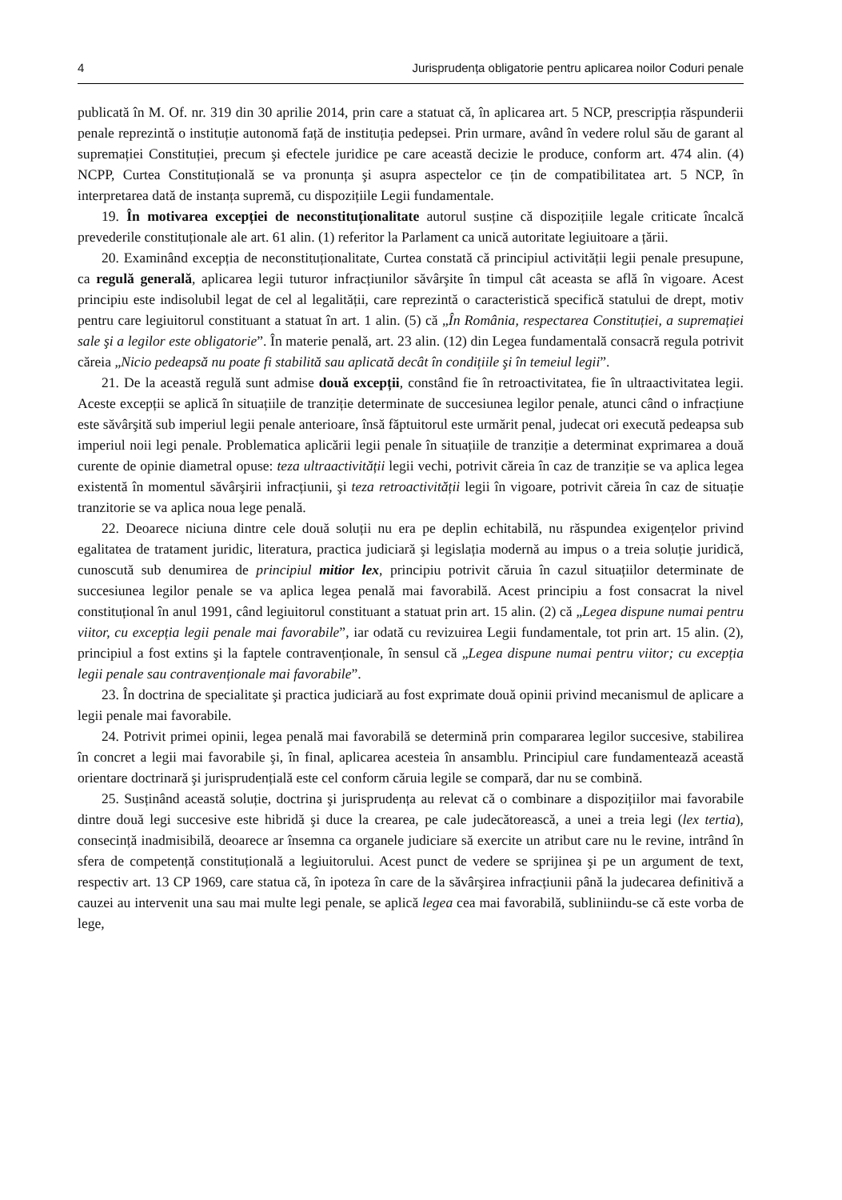4 Jurisprudența obligatorie pentru aplicarea noilor Coduri penale
publicată în M. Of. nr. 319 din 30 aprilie 2014, prin care a statuat că, în aplicarea art. 5 NCP, prescripția răspunderii penale reprezintă o instituție autonomă față de instituția pedepsei. Prin urmare, având în vedere rolul său de garant al supremației Constituției, precum şi efectele juridice pe care această decizie le produce, conform art. 474 alin. (4) NCPP, Curtea Constituțională se va pronunța şi asupra aspectelor ce țin de compatibilitatea art. 5 NCP, în interpretarea dată de instanța supremă, cu dispozițiile Legii fundamentale.
19. În motivarea excepției de neconstituționalitate autorul susține că dispozițiile legale criticate încalcă prevederile constituționale ale art. 61 alin. (1) referitor la Parlament ca unică autoritate legiuitoare a țării.
20. Examinând excepția de neconstituționalitate, Curtea constată că principiul activității legii penale presupune, ca regulă generală, aplicarea legii tuturor infracțiunilor săvârşite în timpul cât aceasta se află în vigoare. Acest principiu este indisolubil legat de cel al legalității, care reprezintă o caracteristică specifică statului de drept, motiv pentru care legiuitorul constituant a statuat în art. 1 alin. (5) că „În România, respectarea Constituției, a supremației sale şi a legilor este obligatorie”. În materie penală, art. 23 alin. (12) din Legea fundamentală consacră regula potrivit căreia „Nicio pedeapsă nu poate fi stabilită sau aplicată decât în condițiile şi în temeiul legii”.
21. De la această regulă sunt admise două excepții, constând fie în retroactivitatea, fie în ultraactivitatea legii. Aceste excepții se aplică în situațiile de tranziție determinate de succesiunea legilor penale, atunci când o infracțiune este săvârşită sub imperiul legii penale anterioare, însă făptuitorul este urmărit penal, judecat ori execută pedeapsa sub imperiul noii legi penale. Problematica aplicării legii penale în situațiile de tranziție a determinat exprimarea a două curente de opinie diametral opuse: teza ultraactivității legii vechi, potrivit căreia în caz de tranziție se va aplica legea existentă în momentul săvârşirii infracțiunii, şi teza retroactivității legii în vigoare, potrivit căreia în caz de situație tranzitorie se va aplica noua lege penală.
22. Deoarece niciuna dintre cele două soluții nu era pe deplin echitabilă, nu răspundea exigențelor privind egalitatea de tratament juridic, literatura, practica judiciară şi legislația modernă au impus o a treia soluție juridică, cunoscută sub denumirea de principiul mitior lex, principiu potrivit căruia în cazul situațiilor determinate de succesiunea legilor penale se va aplica legea penală mai favorabilă. Acest principiu a fost consacrat la nivel constituțional în anul 1991, când legiuitorul constituant a statuat prin art. 15 alin. (2) că „Legea dispune numai pentru viitor, cu excepția legii penale mai favorabile”, iar odată cu revizuirea Legii fundamentale, tot prin art. 15 alin. (2), principiul a fost extins şi la faptele contravenționale, în sensul că „Legea dispune numai pentru viitor; cu excepția legii penale sau contravenționale mai favorabile”.
23. În doctrina de specialitate şi practica judiciară au fost exprimate două opinii privind mecanismul de aplicare a legii penale mai favorabile.
24. Potrivit primei opinii, legea penală mai favorabilă se determină prin compararea legilor succesive, stabilirea în concret a legii mai favorabile şi, în final, aplicarea acesteia în ansamblu. Principiul care fundamentează această orientare doctrinară şi jurisprudențială este cel conform căruia legile se compară, dar nu se combină.
25. Susținând această soluție, doctrina şi jurisprudența au relevat că o combinare a dispozițiilor mai favorabile dintre două legi succesive este hibridă şi duce la crearea, pe cale judecătorească, a unei a treia legi (lex tertia), consecință inadmisibilă, deoarece ar însemna ca organele judiciare să exercite un atribut care nu le revine, intrând în sfera de competență constituțională a legiuitorului. Acest punct de vedere se sprijinea şi pe un argument de text, respectiv art. 13 CP 1969, care statua că, în ipoteza în care de la săvârşirea infracțiunii până la judecarea definitivă a cauzei au intervenit una sau mai multe legi penale, se aplică legea cea mai favorabilă, subliniindu-se că este vorba de lege,